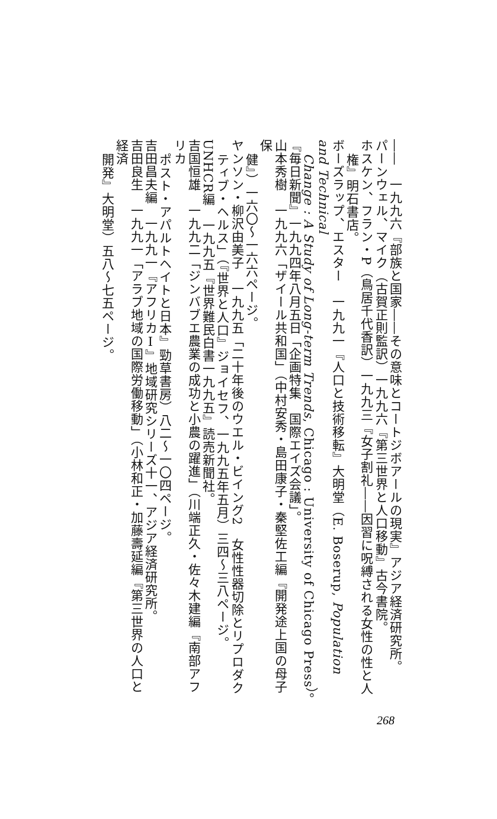――　一九九六『部族と国家――その意味とコートジボアールの現実』アジア経済研究所。
パーンウェル、マイク（古賀正則監訳）一九九六『第三世界と人口移動』古今書院。
ホスケン、フラン・P（鳥居千代香訳）一九九三『女子割礼――因習に呪縛される女性の性と人
権』明石書店。
ボーズラップ、エスター　一九九一『人口と技術移転』大明堂（E. Boserup, Population and Technical
Change : A Study of Long-term Trends, Chicago : University of Chicago Press）。
『毎日新聞』一九九四年八月五日「企画特集　国際エイズ会議」。
山本秀樹　一九九六「ザイール共和国」（中村安秀・島田康子・秦堅佐工編『開発途上国の母子保
健』）一六〇～一六六ページ。
ヤンソン・柳沢由美子　一九九五「二十年後のウエル・ビイング2　女性性器切除とリプロダク
ティブ・ヘルス」（『世界と人口』ジョイセフ、一九九五年五月）三四～三八ページ。
UNHCR編　一九九五『世界難民白書一九九五』読売新聞社。
吉国恒雄　一九九二「ジンバブエ農業の成功と小農の躍進」（川端正久・佐々木建編『南部アフリカ
ポスト・アパルトヘイトと日本』勁草書房）八二～一〇四ページ。
吉田昌夫編　一九九一『アフリカⅠ』地域研究シリーズ十一、アジア経済研究所。
吉田良生　一九九一「アラブ地域の国際労働移動」（小林和正・加藤壽延編『第三世界の人口と経済
開発』大明堂）五八～七五ページ。
268